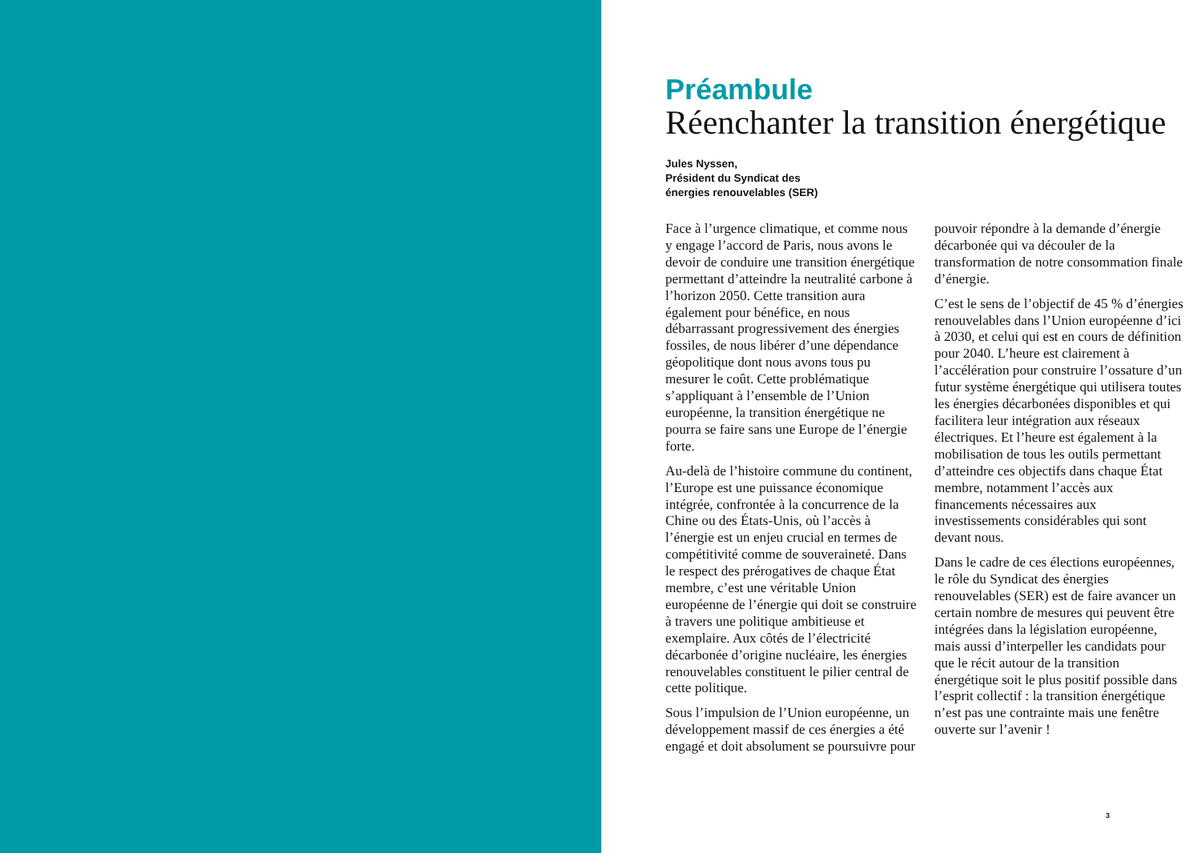Préambule
Réenchanter la transition énergétique
Jules Nyssen,
Président du Syndicat des
énergies renouvelables (SER)
Face à l’urgence climatique, et comme nous y engage l’accord de Paris, nous avons le devoir de conduire une transition énergétique permettant d’atteindre la neutralité carbone à l’horizon 2050. Cette transition aura également pour bénéfice, en nous débarrassant progressivement des énergies fossiles, de nous libérer d’une dépendance géopolitique dont nous avons tous pu mesurer le coût. Cette problématique s’appliquant à l’ensemble de l’Union européenne, la transition énergétique ne pourra se faire sans une Europe de l’énergie forte.
Au-delà de l’histoire commune du continent, l’Europe est une puissance économique intégrée, confrontée à la concurrence de la Chine ou des États-Unis, où l’accès à l’énergie est un enjeu crucial en termes de compétitivité comme de souveraineté. Dans le respect des prérogatives de chaque État membre, c’est une véritable Union européenne de l’énergie qui doit se construire à travers une politique ambitieuse et exemplaire. Aux côtés de l’électricité décarbonée d’origine nucléaire, les énergies renouvelables constituent le pilier central de cette politique.
Sous l’impulsion de l’Union européenne, un développement massif de ces énergies a été engagé et doit absolument se poursuivre pour pouvoir répondre à la demande d’énergie décarbonée qui va découler de la transformation de notre consommation finale d’énergie.
C’est le sens de l’objectif de 45 % d’énergies renouvelables dans l’Union européenne d’ici à 2030, et celui qui est en cours de définition pour 2040. L’heure est clairement à l’accélération pour construire l’ossature d’un futur système énergétique qui utilisera toutes les énergies décarbonées disponibles et qui facilitera leur intégration aux réseaux électriques. Et l’heure est également à la mobilisation de tous les outils permettant d’atteindre ces objectifs dans chaque État membre, notamment l’accès aux financements nécessaires aux investissements considérables qui sont devant nous.
Dans le cadre de ces élections européennes, le rôle du Syndicat des énergies renouvelables (SER) est de faire avancer un certain nombre de mesures qui peuvent être intégrées dans la législation européenne, mais aussi d’interpeller les candidats pour que le récit autour de la transition énergétique soit le plus positif possible dans l’esprit collectif : la transition énergétique n’est pas une contrainte mais une fenêtre ouverte sur l’avenir !
3